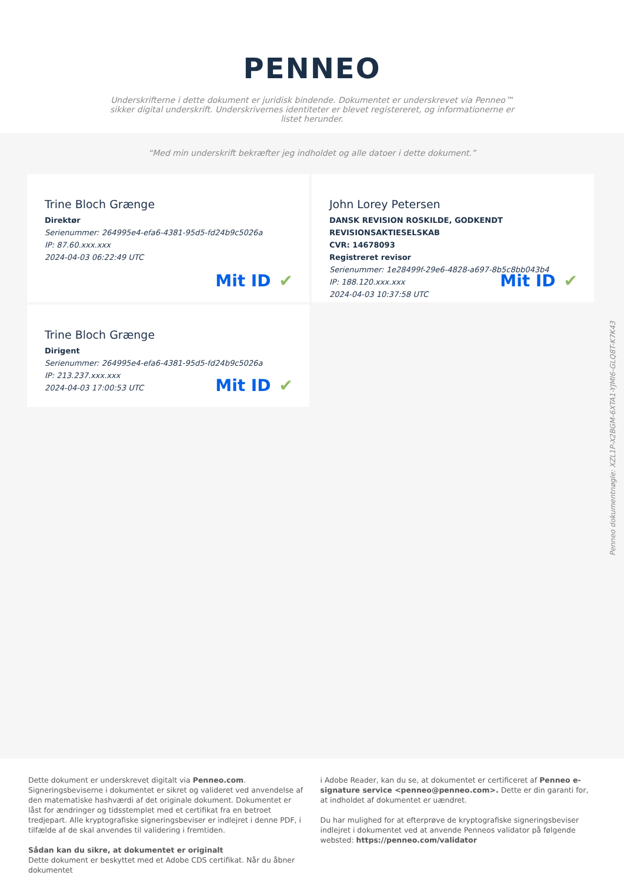PENNEO
Underskrifterne i dette dokument er juridisk bindende. Dokumentet er underskrevet via Penneo™ sikker digital underskrift. Underskrivernes identiteter er blevet registereret, og informationerne er listet herunder.
“Med min underskrift bekræfter jeg indholdet og alle datoer i dette dokument.”
Trine Bloch Grænge
Direktør
Serienummer: 264995e4-efa6-4381-95d5-fd24b9c5026a
IP: 87.60.xxx.xxx
2024-04-03 06:22:49 UTC
Mit ID ✔
John Lorey Petersen
DANSK REVISION ROSKILDE, GODKENDT REVISIONSAKTIESELSKAB
CVR: 14678093
Registreret revisor
Serienummer: 1e28499f-29e6-4828-a697-8b5c8bb043b4
IP: 188.120.xxx.xxx
2024-04-03 10:37:58 UTC
Mit ID ✔
Trine Bloch Grænge
Dirigent
Serienummer: 264995e4-efa6-4381-95d5-fd24b9c5026a
IP: 213.237.xxx.xxx
2024-04-03 17:00:53 UTC
Mit ID ✔
Penneo dokumentnøgle: XZL1P-X2BGM-6XTA1-YJMI6-GLQ8T-K7K43
Dette dokument er underskrevet digitalt via Penneo.com. Signeringsbeviserne i dokumentet er sikret og valideret ved anvendelse af den matematiske hashværdi af det originale dokument. Dokumentet er låst for ændringer og tidsstemplet med et certifikat fra en betroet tredjepart. Alle kryptografiske signeringsbeviser er indlejret i denne PDF, i tilfælde af de skal anvendes til validering i fremtiden.
Sådan kan du sikre, at dokumentet er originalt
Dette dokument er beskyttet med et Adobe CDS certifikat. Når du åbner dokumentet
i Adobe Reader, kan du se, at dokumentet er certificeret af Penneo e-signature service <penneo@penneo.com>. Dette er din garanti for, at indholdet af dokumentet er uændret.
Du har mulighed for at efterprøve de kryptografiske signeringsbeviser indlejret i dokumentet ved at anvende Penneos validator på følgende websted: https://penneo.com/validator